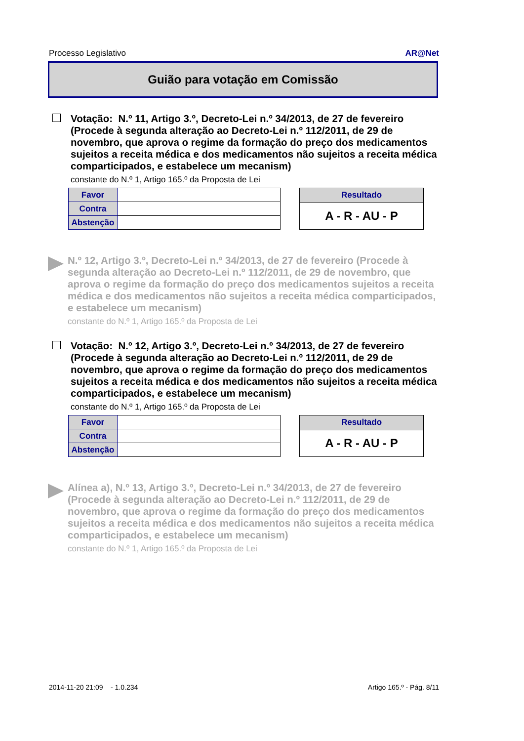Processo Legislativo AR@Net
Guião para votação em Comissão
Votação: N.º 11, Artigo 3.º, Decreto-Lei n.º 34/2013, de 27 de fevereiro (Procede à segunda alteração ao Decreto-Lei n.º 112/2011, de 29 de novembro, que aprova o regime da formação do preço dos medicamentos sujeitos a receita médica e dos medicamentos não sujeitos a receita médica comparticipados, e estabelece um mecanism)
constante do N.º 1, Artigo 165.º da Proposta de Lei
| Favor | |
| Contra | |
| Abstenção | |
| Resultado |
| --- |
| A - R - AU - P |
N.º 12, Artigo 3.º, Decreto-Lei n.º 34/2013, de 27 de fevereiro (Procede à segunda alteração ao Decreto-Lei n.º 112/2011, de 29 de novembro, que aprova o regime da formação do preço dos medicamentos sujeitos a receita médica e dos medicamentos não sujeitos a receita médica comparticipados, e estabelece um mecanism)
constante do N.º 1, Artigo 165.º da Proposta de Lei
Votação: N.º 12, Artigo 3.º, Decreto-Lei n.º 34/2013, de 27 de fevereiro (Procede à segunda alteração ao Decreto-Lei n.º 112/2011, de 29 de novembro, que aprova o regime da formação do preço dos medicamentos sujeitos a receita médica e dos medicamentos não sujeitos a receita médica comparticipados, e estabelece um mecanism)
constante do N.º 1, Artigo 165.º da Proposta de Lei
| Favor | |
| Contra | |
| Abstenção | |
| Resultado |
| --- |
| A - R - AU - P |
Alínea a), N.º 13, Artigo 3.º, Decreto-Lei n.º 34/2013, de 27 de fevereiro (Procede à segunda alteração ao Decreto-Lei n.º 112/2011, de 29 de novembro, que aprova o regime da formação do preço dos medicamentos sujeitos a receita médica e dos medicamentos não sujeitos a receita médica comparticipados, e estabelece um mecanism)
constante do N.º 1, Artigo 165.º da Proposta de Lei
2014-11-20 21:09 - 1.0.234 Artigo 165.º - Pág. 8/11